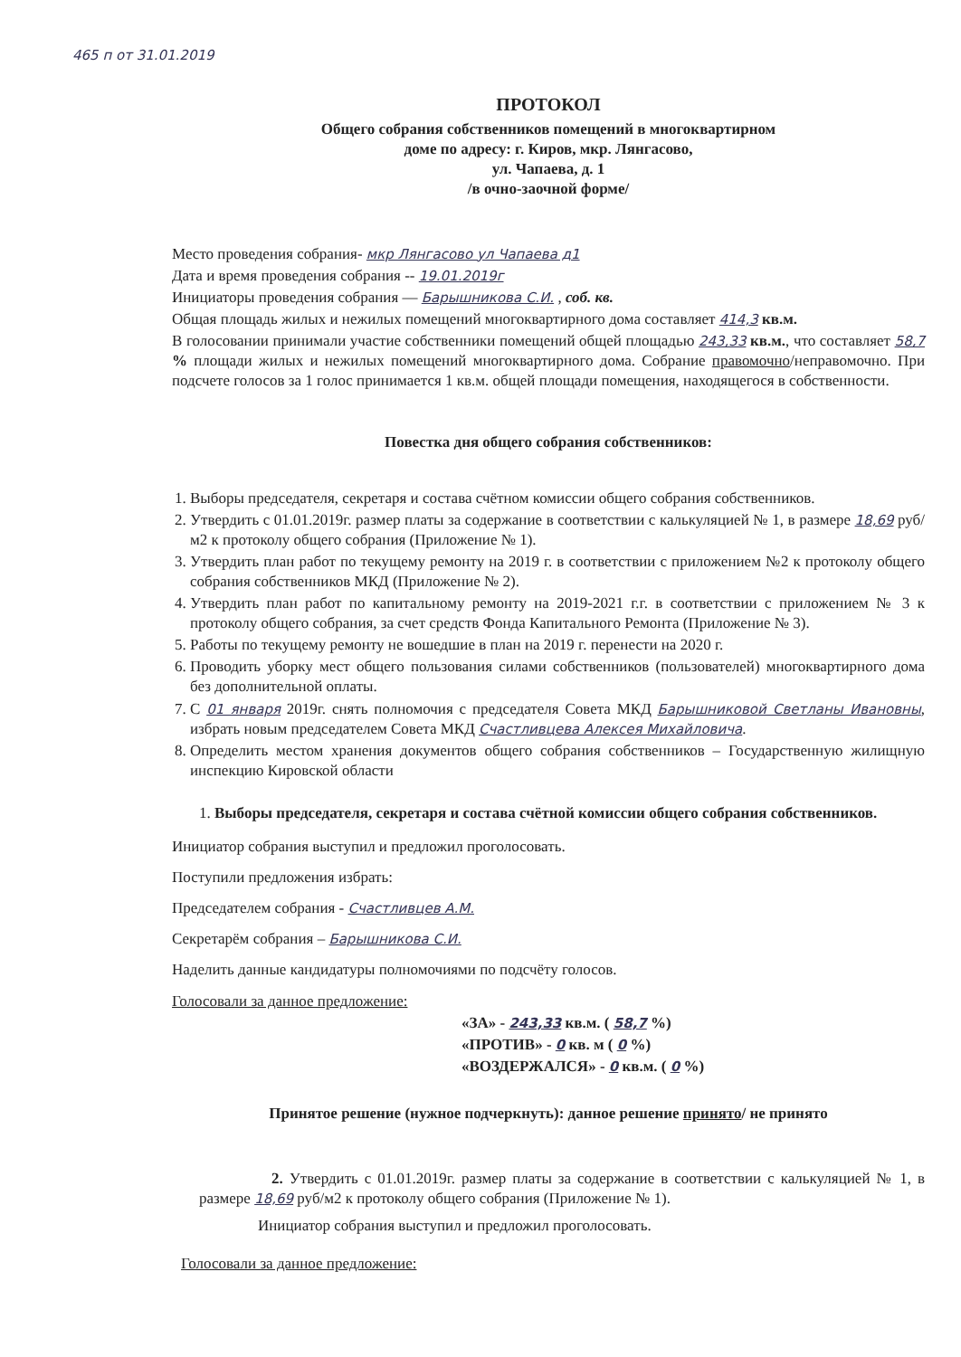465 п от 31.01.2019
ПРОТОКОЛ
Общего собрания собственников помещений в многоквартирном
доме по адресу: г. Киров, мкр. Лянгасово,
ул. Чапаева, д. 1
/в очно-заочной форме/
Место проведения собрания- мкр Лянгасово ул Чапаева д1
Дата и время проведения собрания -- 19.01.2019г
Инициаторы проведения собрания — Барышникова С.И. , соб. кв.
Общая площадь жилых и нежилых помещений многоквартирного дома составляет 414,3 кв.м.
В голосовании принимали участие собственники помещений общей площадью 243,33 кв.м., что составляет 58,7 % площади жилых и нежилых помещений многоквартирного дома. Собрание правомочно/неправомочно. При подсчете голосов за 1 голос принимается 1 кв.м. общей площади помещения, находящегося в собственности.
Повестка дня общего собрания собственников:
1. Выборы председателя, секретаря и состава счётном комиссии общего собрания собственников.
2. Утвердить с 01.01.2019г. размер платы за содержание в соответствии с калькуляцией № 1, в размере 18,69 руб/м2 к протоколу общего собрания (Приложение № 1).
3. Утвердить план работ по текущему ремонту на 2019 г. в соответствии с приложением №2 к протоколу общего собрания собственников МКД (Приложение № 2).
4. Утвердить план работ по капитальному ремонту на 2019-2021 г.г. в соответствии с приложением № 3 к протоколу общего собрания, за счет средств Фонда Капитального Ремонта (Приложение № 3).
5. Работы по текущему ремонту не вошедшие в план на 2019 г. перенести на 2020 г.
6. Проводить уборку мест общего пользования силами собственников (пользователей) многоквартирного дома без дополнительной оплаты.
7. С 01 января 2019г. снять полномочия с председателя Совета МКД Барышниковой Светланы Ивановны, избрать новым председателем Совета МКД Счастливцева Алексея Михайловича.
8. Определить местом хранения документов общего собрания собственников – Государственную жилищную инспекцию Кировской области
1. Выборы председателя, секретаря и состава счётной комиссии общего собрания собственников.
Инициатор собрания выступил и предложил проголосовать.
Поступили предложения избрать:
Председателем собрания - Счастливцев А.М.
Секретарём собрания – Барышникова С.И.
Наделить данные кандидатуры полномочиями по подсчёту голосов.
Голосовали за данное предложение:
«ЗА» - 243,33 кв.м. ( 58,7 %)
«ПРОТИВ» - 0 кв. м ( 0 %)
«ВОЗДЕРЖАЛСЯ» - 0 кв.м. ( 0 %)
Принятое решение (нужное подчеркнуть): данное решение принято/ не принято
2. Утвердить с 01.01.2019г. размер платы за содержание в соответствии с калькуляцией № 1, в размере 18,69 руб/м2 к протоколу общего собрания (Приложение № 1).
Инициатор собрания выступил и предложил проголосовать.
Голосовали за данное предложение: